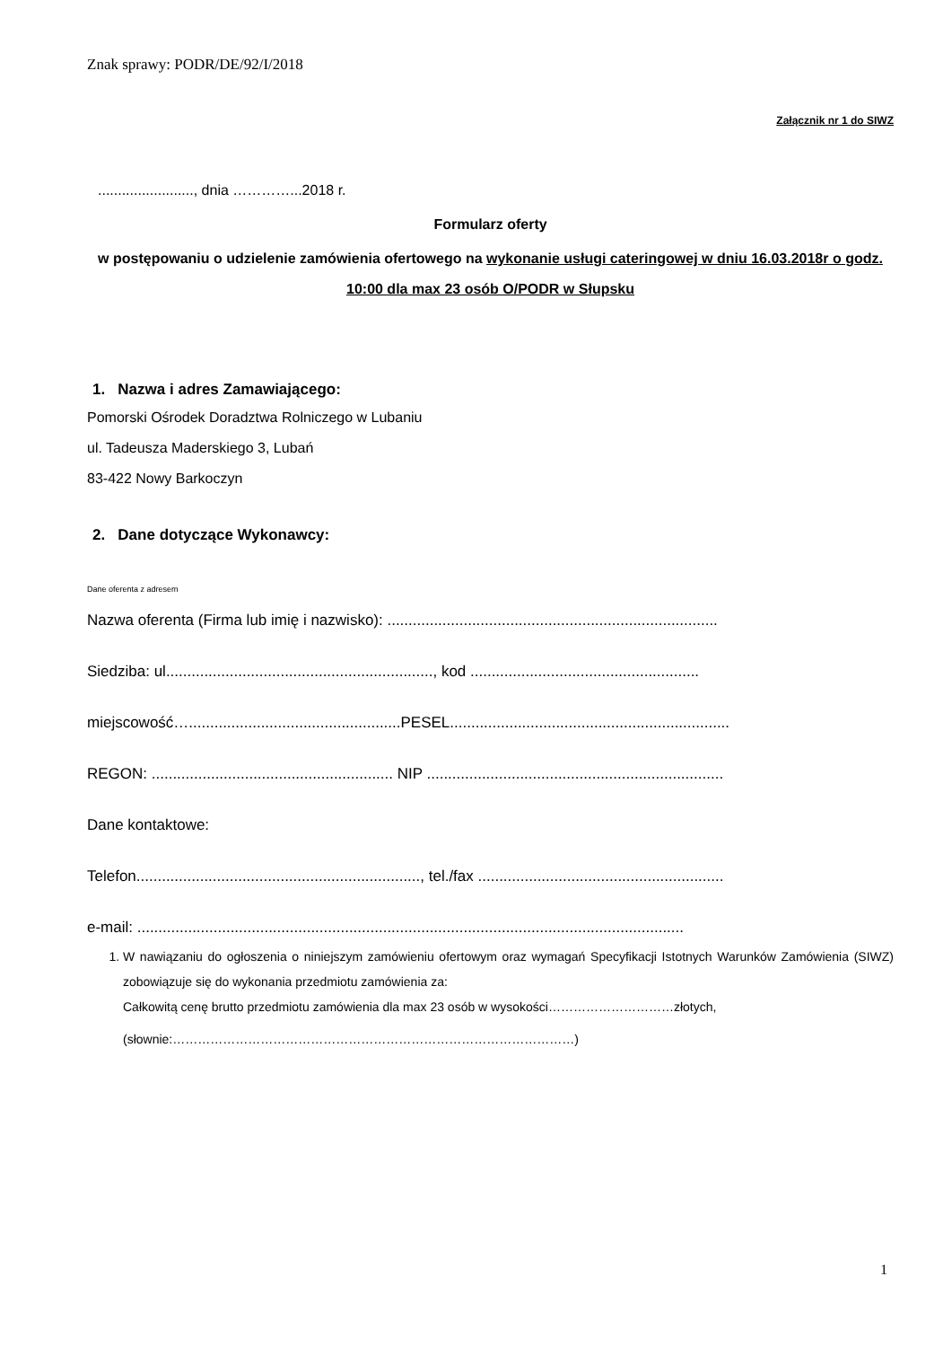Znak sprawy: PODR/DE/92/I/2018
Załącznik nr 1 do SIWZ
........................, dnia …………...2018 r.
Formularz oferty
w postępowaniu o udzielenie zamówienia ofertowego na wykonanie usługi cateringowej w dniu 16.03.2018r o godz. 10:00 dla max 23 osób O/PODR w Słupsku
1. Nazwa i adres Zamawiającego:
Pomorski Ośrodek Doradztwa Rolniczego w Lubaniu
ul. Tadeusza Maderskiego 3, Lubań
83-422 Nowy Barkoczyn
2. Dane dotyczące Wykonawcy:
Dane oferenta z adresem
Nazwa oferenta (Firma lub imię i nazwisko): ..............................................................................
Siedziba: ul..............................................................., kod ......................................................
miejscowość…..................................................PESEL..................................................................
REGON: ......................................................... NIP ......................................................................
Dane kontaktowe:
Telefon..................................................................., tel./fax ..........................................................
e-mail: .................................................................................................................................
1. W nawiązaniu do ogłoszenia o niniejszym zamówieniu ofertowym oraz wymagań Specyfikacji Istotnych Warunków Zamówienia (SIWZ) zobowiązuje się do wykonania przedmiotu zamówienia za:
Całkowitą cenę brutto przedmiotu zamówienia dla max 23 osób w wysokości…………………………złotych,
(słownie:……………………………………………………………………………………)
1